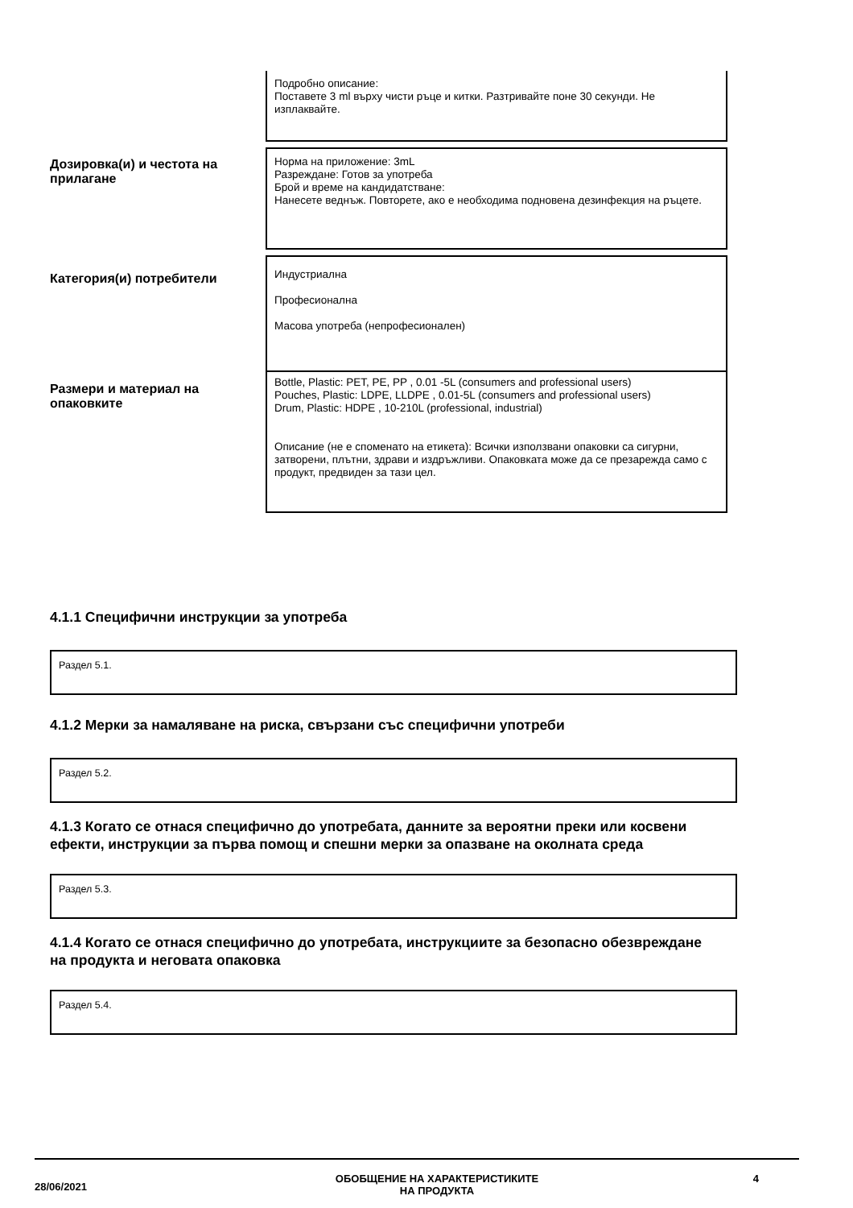Подробно описание:
Поставете 3 ml върху чисти ръце и китки. Разтривайте поне 30 секунди. Не изплаквайте.
Дозировка(и) и честота на прилагане
Норма на приложение: 3mL
Разреждане: Готов за употреба
Брой и време на кандидатстване:
Нанесете веднъж. Повторете, ако е необходима подновена дезинфекция на ръцете.
Категория(и) потребители
Индустриална
Професионална
Масова употреба (непрофесионален)
Размери и материал на опаковките
Bottle, Plastic: PET, PE, PP , 0.01 -5L (consumers and professional users)
Pouches, Plastic: LDPE, LLDPE , 0.01-5L (consumers and professional users)
Drum, Plastic: HDPE , 10-210L (professional, industrial)
Описание (не е споменато на етикета): Всички използвани опаковки са сигурни, затворени, плътни, здрави и издръжливи. Опаковката може да се презарежда само с продукт, предвиден за тази цел.
4.1.1 Специфични инструкции за употреба
Раздел 5.1.
4.1.2 Мерки за намаляване на риска, свързани със специфични употреби
Раздел 5.2.
4.1.3 Когато се отнася специфично до употребата, данните за вероятни преки или косвени ефекти, инструкции за първа помощ и спешни мерки за опазване на околната среда
Раздел 5.3.
4.1.4 Когато се отнася специфично до употребата, инструкциите за безопасно обезвреждане на продукта и неговата опаковка
Раздел 5.4.
28/06/2021
ОБОБЩЕНИЕ НА ХАРАКТЕРИСТИКИТЕ
НА ПРОДУКТА
4